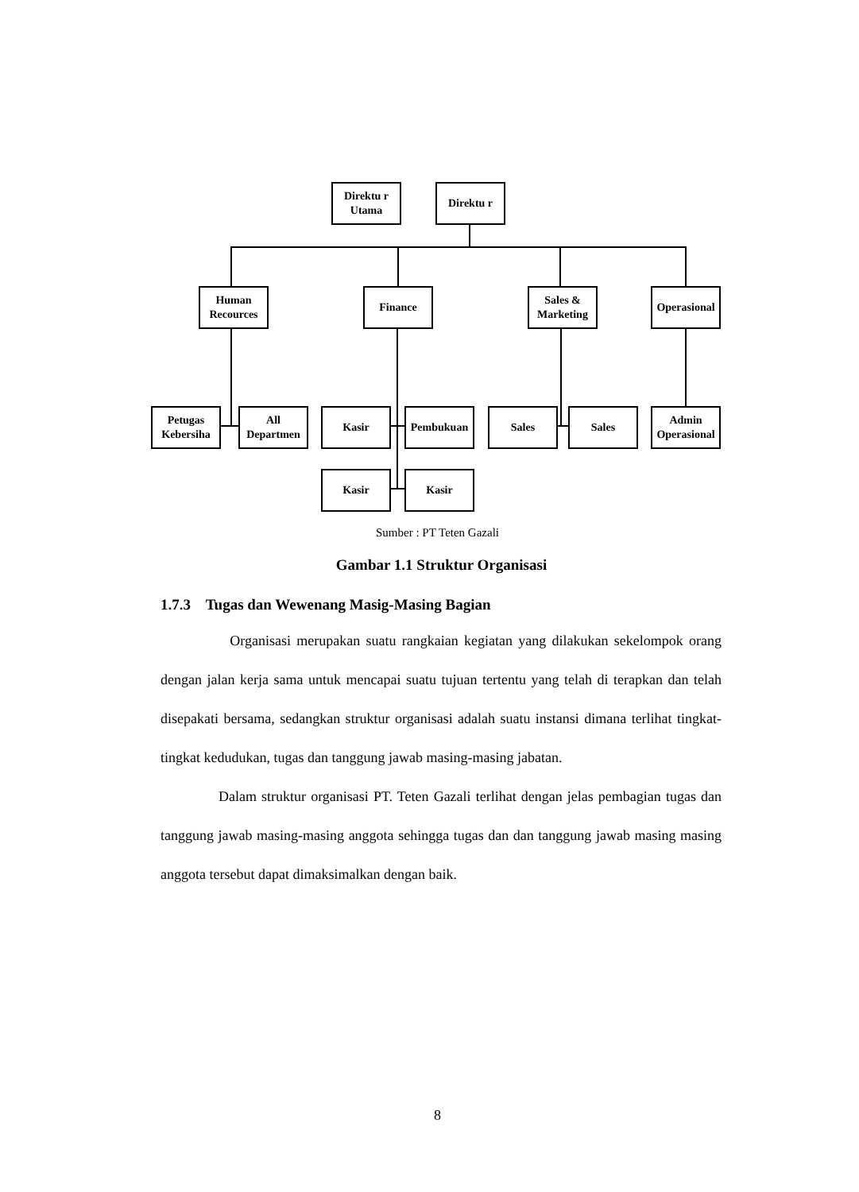Direktu r Utama
Direktu r
Human Recources
Finance
Sales & Marketing
Operasional
Petugas Kebersiha
All Departmen
Kasir Pembukuan Sales Sales
Admin Operasional
Kasir Kasir
Sumber : PT Teten Gazali
Gambar 1.1 Struktur Organisasi
1.7.3 Tugas dan Wewenang Masig-Masing Bagian
Organisasi merupakan suatu rangkaian kegiatan yang dilakukan sekelompok orang dengan jalan kerja sama untuk mencapai suatu tujuan tertentu yang telah di terapkan dan telah disepakati bersama, sedangkan struktur organisasi adalah suatu instansi dimana terlihat tingkat-tingkat kedudukan, tugas dan tanggung jawab masing-masing jabatan.
Dalam struktur organisasi PT. Teten Gazali terlihat dengan jelas pembagian tugas dan tanggung jawab masing-masing anggota sehingga tugas dan dan tanggung jawab masing masing anggota tersebut dapat dimaksimalkan dengan baik.
8